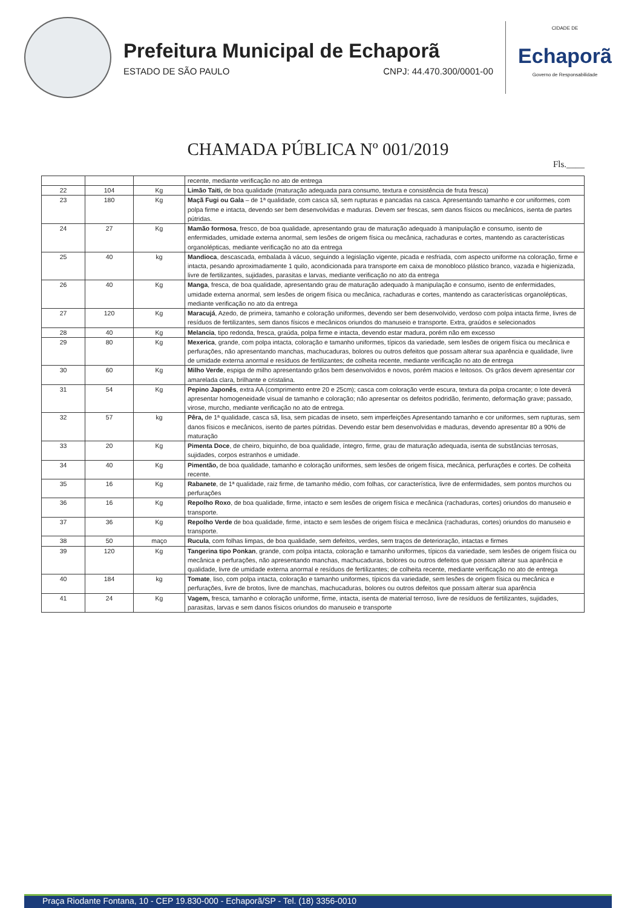Prefeitura Municipal de Echaporã
ESTADO DE SÃO PAULO CNPJ: 44.470.300/0001-00
CIDADE DE
Echaporã
Governo de Responsabilidade
CHAMADA PÚBLICA Nº 001/2019
Fls.____
| | | | recente, mediante verificação no ato de entrega |
| 22 | 104 | Kg | Limão Taiti, de boa qualidade (maturação adequada para consumo, textura e consistência de fruta fresca) |
| 23 | 180 | Kg | Maçã Fugi ou Gala – de 1ª qualidade, com casca sã, sem rupturas e pancadas na casca. Apresentando tamanho e cor uniformes, com polpa firme e intacta, devendo ser bem desenvolvidas e maduras. Devem ser frescas, sem danos físicos ou mecânicos, isenta de partes pútridas. |
| 24 | 27 | Kg | Mamão formosa , fresco, de boa qualidade, apresentando grau de maturação adequado à manipulação e consumo, isento de enfermidades, umidade externa anormal, sem lesões de origem física ou mecânica, rachaduras e cortes, mantendo as características organolépticas, mediante verificação no ato da entrega |
| 25 | 40 | kg | Mandioca , descascada, embalada à vácuo, seguindo a legislação vigente, picada e resfriada, com aspecto uniforme na coloração, firme e intacta, pesando aproximadamente 1 quilo, acondicionada para transporte em caixa de monobloco plástico branco, vazada e higienizada, livre de fertilizantes, sujidades, parasitas e larvas, mediante verificação no ato da entrega |
| 26 | 40 | Kg | Manga , fresca, de boa qualidade, apresentando grau de maturação adequado à manipulação e consumo, isento de enfermidades, umidade externa anormal, sem lesões de origem física ou mecânica, rachaduras e cortes, mantendo as características organolépticas, mediante verificação no ato da entrega |
| 27 | 120 | Kg | Maracujá , Azedo, de primeira, tamanho e coloração uniformes, devendo ser bem desenvolvido, verdoso com polpa intacta firme, livres de resíduos de fertilizantes, sem danos físicos e mecânicos oriundos do manuseio e transporte. Extra, graúdos e selecionados |
| 28 | 40 | Kg | Melancia , tipo redonda, fresca, graúda, polpa firme e intacta, devendo estar madura, porém não em excesso |
| 29 | 80 | Kg | Mexerica , grande, com polpa intacta, coloração e tamanho uniformes, típicos da variedade, sem lesões de origem física ou mecânica e perfurações, não apresentando manchas, machucaduras, bolores ou outros defeitos que possam alterar sua aparência e qualidade, livre de umidade externa anormal e resíduos de fertilizantes; de colheita recente, mediante verificação no ato de entrega |
| 30 | 60 | Kg | Milho Verde , espiga de milho apresentando grãos bem desenvolvidos e novos, porém macios e leitosos. Os grãos devem apresentar cor amarelada clara, brilhante e cristalina. |
| 31 | 54 | Kg | Pepino Japonês , extra AA (comprimento entre 20 e 25cm); casca com coloração verde escura, textura da polpa crocante; o lote deverá apresentar homogeneidade visual de tamanho e coloração; não apresentar os defeitos podridão, ferimento, deformação grave; passado, virose, murcho, mediante verificação no ato de entrega. |
| 32 | 57 | kg | Pêra, de 1ª qualidade, casca sã, lisa, sem picadas de inseto, sem imperfeições Apresentando tamanho e cor uniformes, sem rupturas, sem danos físicos e mecânicos, isento de partes pútridas. Devendo estar bem desenvolvidas e maduras, devendo apresentar 80 a 90% de maturação |
| 33 | 20 | Kg | Pimenta Doce , de cheiro, biquinho, de boa qualidade, íntegro, firme, grau de maturação adequada, isenta de substâncias terrosas, sujidades, corpos estranhos e umidade. |
| 34 | 40 | Kg | Pimentão, de boa qualidade, tamanho e coloração uniformes, sem lesões de origem física, mecânica, perfurações e cortes. De colheita recente. |
| 35 | 16 | Kg | Rabanete , de 1ª qualidade, raiz firme, de tamanho médio, com folhas, cor característica, livre de enfermidades, sem pontos murchos ou perfurações |
| 36 | 16 | Kg | Repolho Roxo , de boa qualidade, firme, intacto e sem lesões de origem física e mecânica (rachaduras, cortes) oriundos do manuseio e transporte. |
| 37 | 36 | Kg | Repolho Verde de boa qualidade, firme, intacto e sem lesões de origem física e mecânica (rachaduras, cortes) oriundos do manuseio e transporte. |
| 38 | 50 | maço | Rucula , com folhas limpas, de boa qualidade, sem defeitos, verdes, sem traços de deterioração, intactas e firmes |
| 39 | 120 | Kg | Tangerina tipo Ponkan , grande, com polpa intacta, coloração e tamanho uniformes, típicos da variedade, sem lesões de origem física ou mecânica e perfurações, não apresentando manchas, machucaduras, bolores ou outros defeitos que possam alterar sua aparência e qualidade, livre de umidade externa anormal e resíduos de fertilizantes; de colheita recente, mediante verificação no ato de entrega |
| 40 | 184 | kg | Tomate , liso, com polpa intacta, coloração e tamanho uniformes, típicos da variedade, sem lesões de origem física ou mecânica e perfurações, livre de brotos, livre de manchas, machucaduras, bolores ou outros defeitos que possam alterar sua aparência |
| 41 | 24 | Kg | Vagem, fresca, tamanho e coloração uniforme, firme, intacta, isenta de material terroso, livre de resíduos de fertilizantes, sujidades, parasitas, larvas e sem danos físicos oriundos do manuseio e transporte |
Praça Riodante Fontana, 10 - CEP 19.830-000 - Echaporã/SP - Tel. (18) 3356-0010